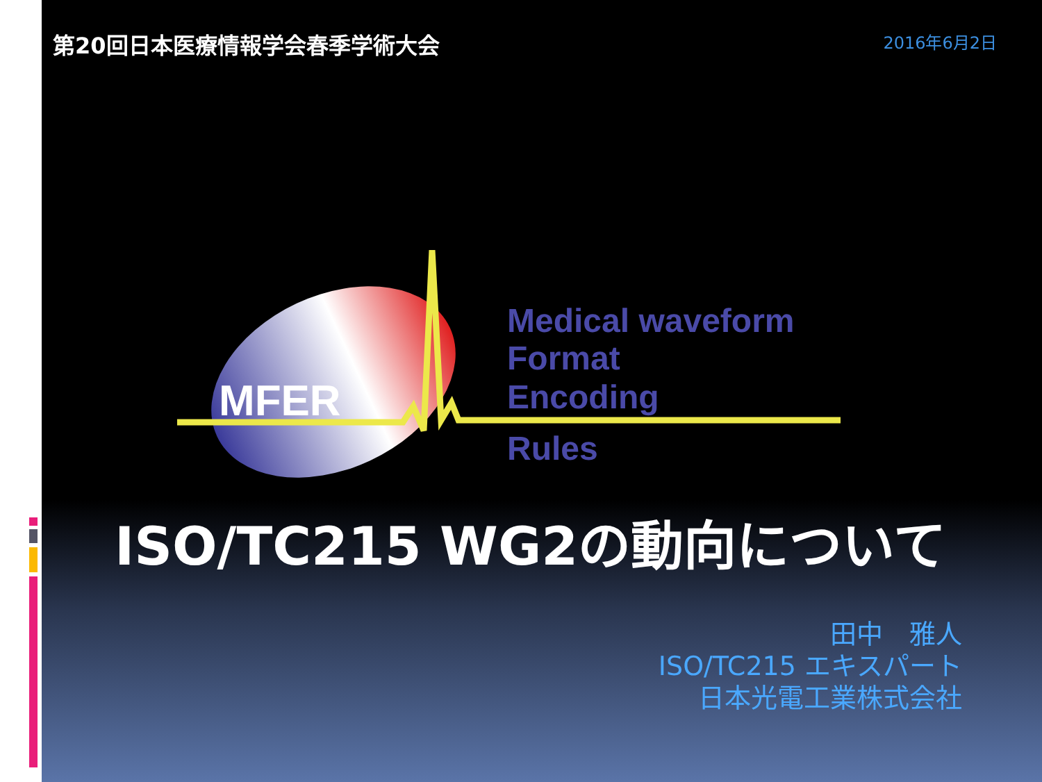第20回日本医療情報学会春季学術大会
2016年6月2日
MFER
Medical waveform
Format
Encoding
Rules
ISO/TC215 WG2の動向について
田中　雅人
ISO/TC215 エキスパート
日本光電工業株式会社